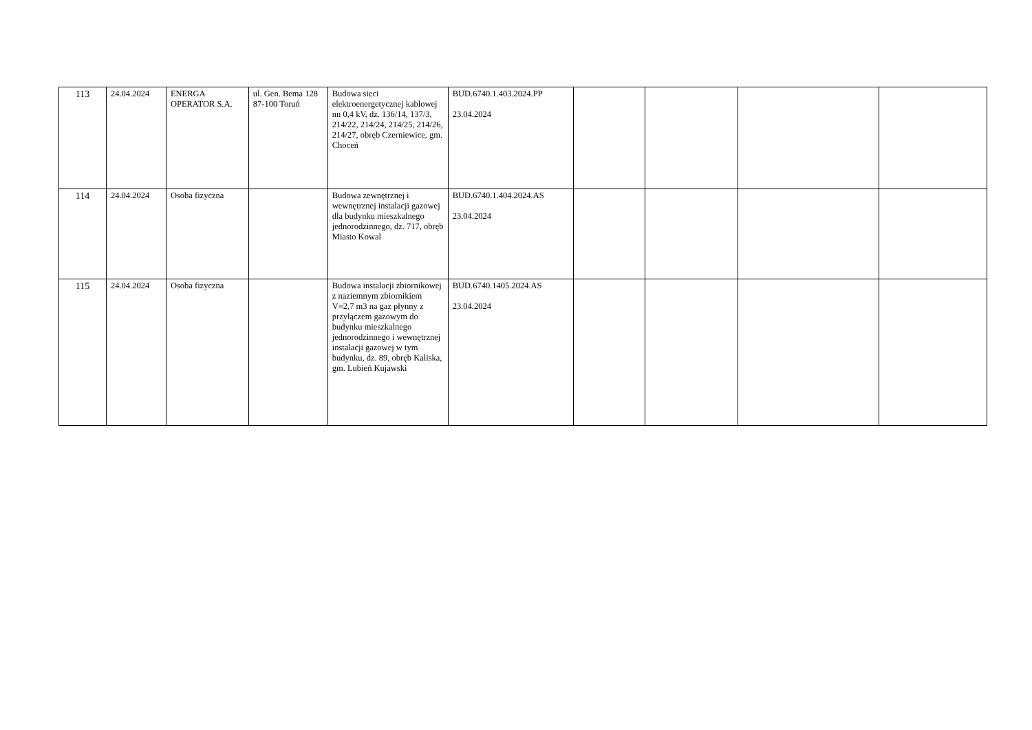| 113 | 24.04.2024 | ENERGA OPERATOR S.A. | ul. Gen. Bema 128 87-100 Toruń | Budowa sieci elektroenergetycznej kablowej nn 0,4 kV, dz. 136/14, 137/3, 214/22, 214/24, 214/25, 214/26, 214/27, obręb Czerniewice, gm. Choceń | BUD.6740.1.403.2024.PP 23.04.2024 | | | | |
| 114 | 24.04.2024 | Osoba fizyczna | | Budowa zewnętrznej i wewnętrznej instalacji gazowej dla budynku mieszkalnego jednorodzinnego, dz. 717, obręb Miasto Kowal | BUD.6740.1.404.2024.AS 23.04.2024 | | | | |
| 115 | 24.04.2024 | Osoba fizyczna | | Budowa instalacji zbiornikowej z naziemnym zbiornikiem V=2,7 m3 na gaz płynny z przyłączem gazowym do budynku mieszkalnego jednorodzinnego i wewnętrznej instalacji gazowej w tym budynku, dz. 89, obręb Kaliska, gm. Lubień Kujawski | BUD.6740.1405.2024.AS 23.04.2024 | | | | |